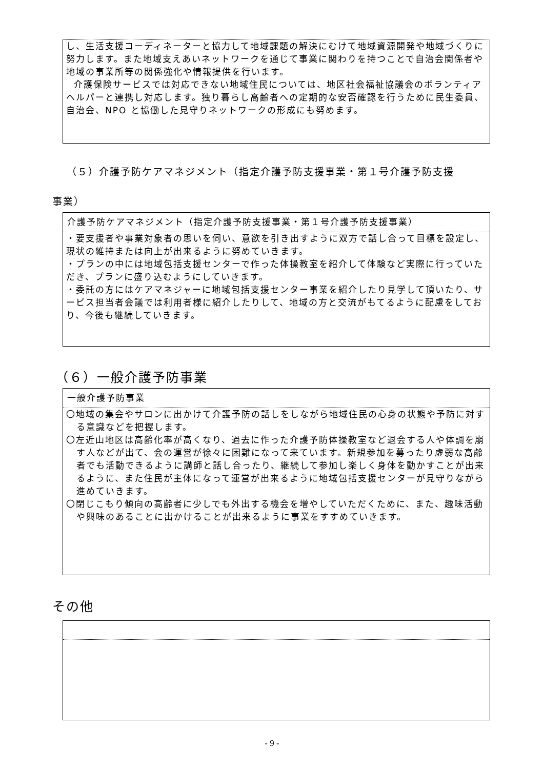し、生活支援コーディネーターと協力して地域課題の解決にむけて地域資源開発や地域づくりに努力します。また地域支えあいネットワークを通じて事業に関わりを持つことで自治会関係者や地域の事業所等の関係強化や情報提供を行います。
介護保険サービスでは対応できない地域住民については、地区社会福祉協議会のボランティアヘルパーと連携し対応します。独り暮らし高齢者への定期的な安否確認を行うために民生委員、自治会、NPO と協働した見守りネットワークの形成にも努めます。
（５）介護予防ケアマネジメント（指定介護予防支援事業・第１号介護予防支援
事業）
介護予防ケアマネジメント（指定介護予防支援事業・第１号介護予防支援事業）
・要支援者や事業対象者の思いを伺い、意欲を引き出すように双方で話し合って目標を設定し、現状の維持または向上が出来るように努めていきます。
・プランの中には地域包括支援センターで作った体操教室を紹介して体験など実際に行っていただき、プランに盛り込むようにしていきます。
・委託の方にはケアマネジャーに地域包括支援センター事業を紹介したり見学して頂いたり、サービス担当者会議では利用者様に紹介したりして、地域の方と交流がもてるように配慮をしており、今後も継続していきます。
（６）一般介護予防事業
一般介護予防事業
〇地域の集会やサロンに出かけて介護予防の話しをしながら地域住民の心身の状態や予防に対する意識などを把握します。
〇左近山地区は高齢化率が高くなり、過去に作った介護予防体操教室など退会する人や体調を崩す人などが出て、会の運営が徐々に困難になって来ています。新規参加を募ったり虚弱な高齢者でも活動できるように講師と話し合ったり、継続して参加し楽しく身体を動かすことが出来るように、また住民が主体になって運営が出来るように地域包括支援センターが見守りながら進めていきます。
〇閉じこもり傾向の高齢者に少しでも外出する機会を増やしていただくために、また、趣味活動や興味のあることに出かけることが出来るように事業をすすめていきます。
その他
- 9 -